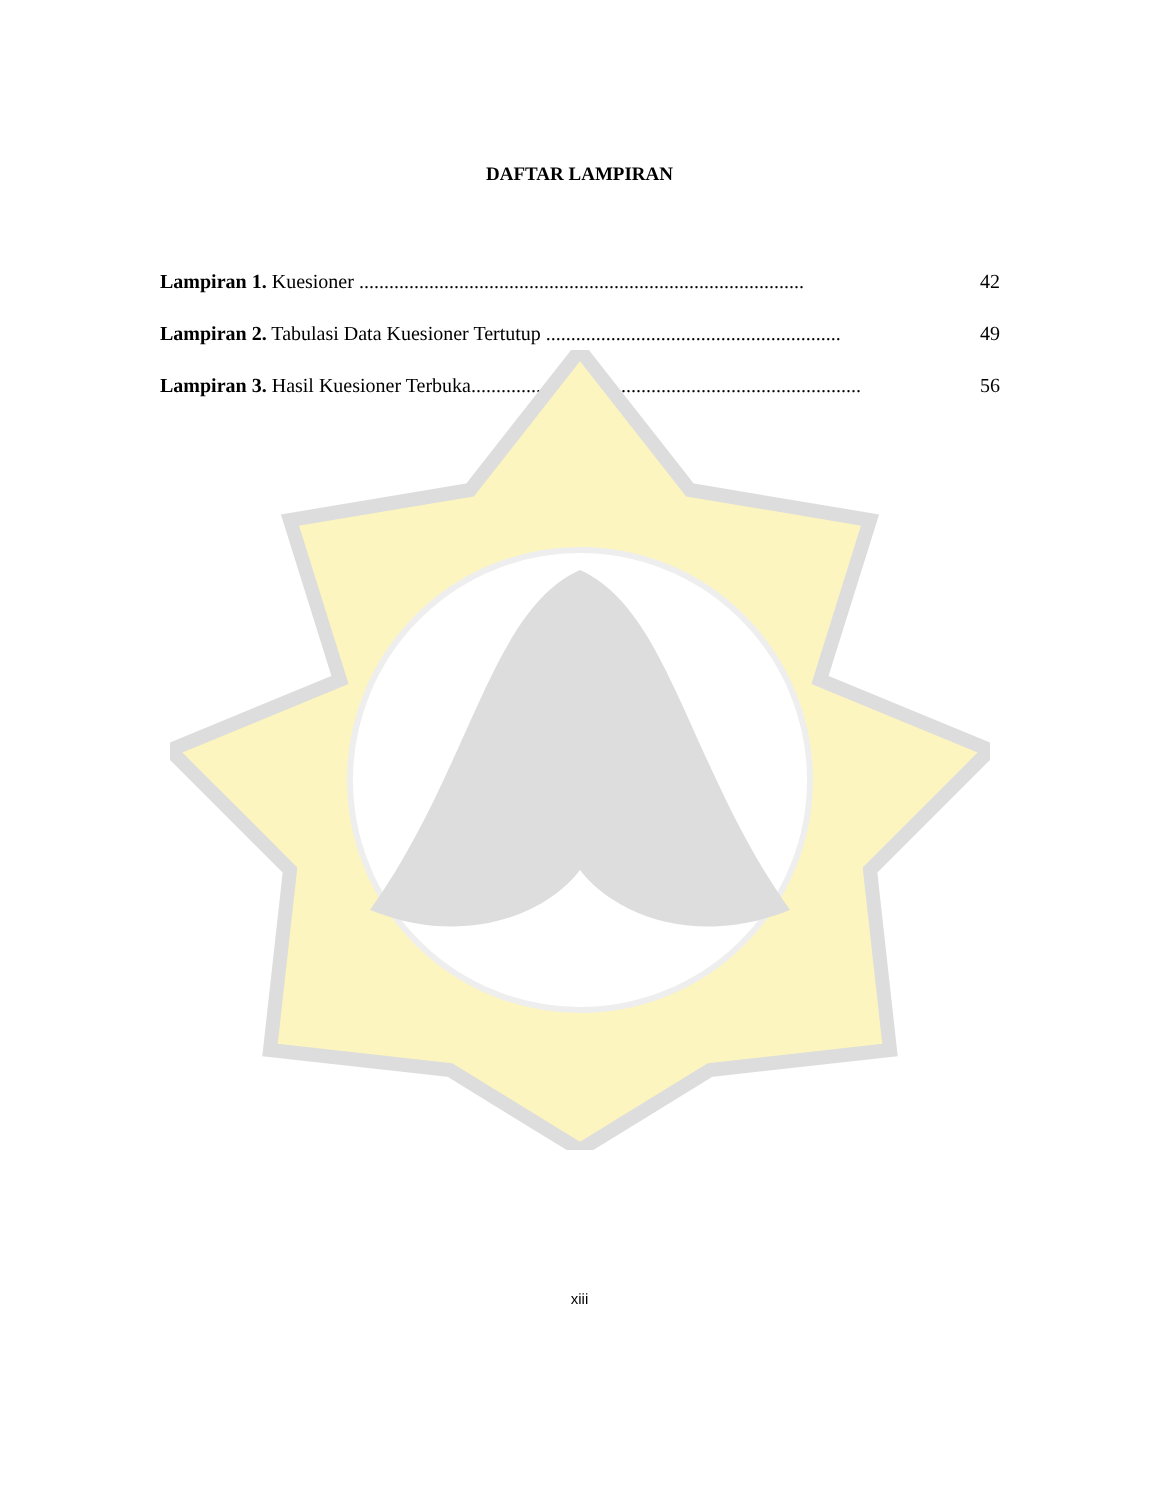DAFTAR LAMPIRAN
Lampiran 1. Kuesioner ......................................................................................... 42
Lampiran 2. Tabulasi Data Kuesioner Tertutup ........................................................... 49
Lampiran 3. Hasil Kuesioner Terbuka.............................................................................. 56
xiii